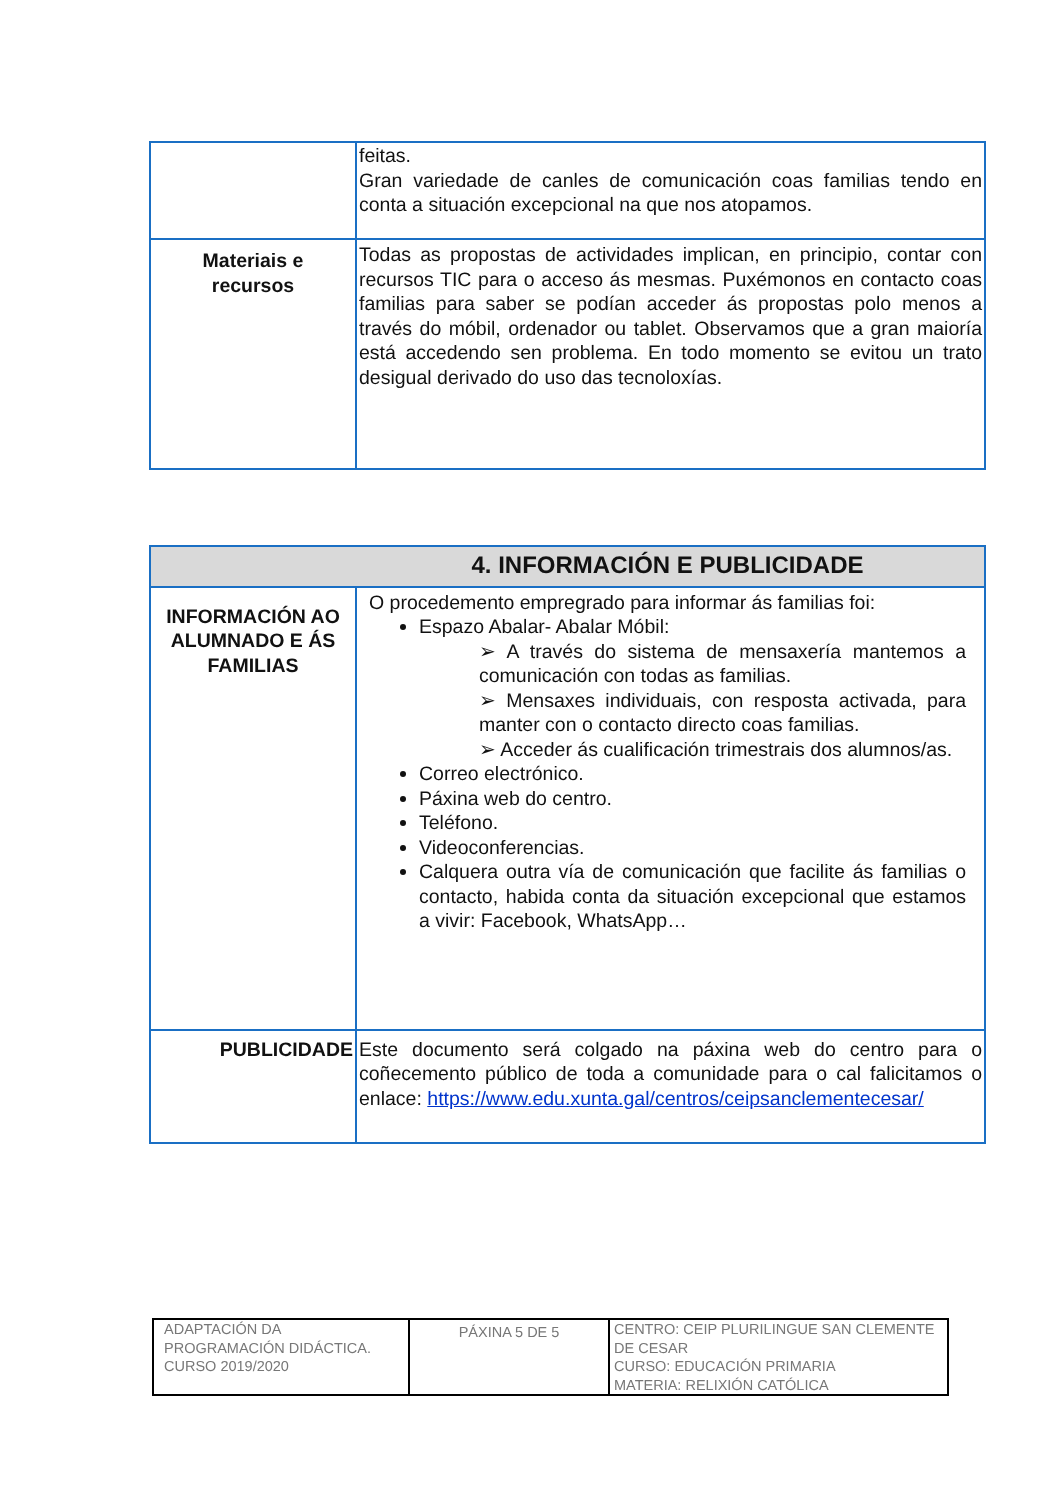| | feitas. Gran variedade de canles de comunicación coas familias tendo en conta a situación excepcional na que nos atopamos. |
| Materiais e recursos | Todas as propostas de actividades implican, en principio, contar con recursos TIC para o acceso ás mesmas. Puxémonos en contacto coas familias para saber se podían acceder ás propostas polo menos a través do móbil, ordenador ou tablet. Observamos que a gran maioría está accedendo sen problema. En todo momento se evitou un trato desigual derivado do uso das tecnoloxías. |
| 4. INFORMACIÓN E PUBLICIDADE | |
| --- | --- |
| INFORMACIÓN AO ALUMNADO E ÁS FAMILIAS | O procedemento empregrado para informar ás familias foi: Espazo Abalar- Abalar Móbil: ➢ A través do sistema de mensaxería mantemos a comunicación con todas as familias. ➢ Mensaxes individuais, con resposta activada, para manter con o contacto directo coas familias. ➢ Acceder ás cualificación trimestrais dos alumnos/as. Correo electrónico. Páxina web do centro. Teléfono. Videoconferencias. Calquera outra vía de comunicación que facilite ás familias o contacto, habida conta da situación excepcional que estamos a vivir: Facebook, WhatsApp… |
| PUBLICIDADE | Este documento será colgado na páxina web do centro para o coñecemento público de toda a comunidade para o cal falicitamos o enlace: https://www.edu.xunta.gal/centros/ceipsanclementecesar/ |
| ADAPTACIÓN DA PROGRAMACIÓN DIDÁCTICA. CURSO 2019/2020 | PÁXINA 5 DE 5 | CENTRO: CEIP PLURILINGUE SAN CLEMENTE DE CESAR CURSO: EDUCACIÓN PRIMARIA MATERIA: RELIXIÓN CATÓLICA |